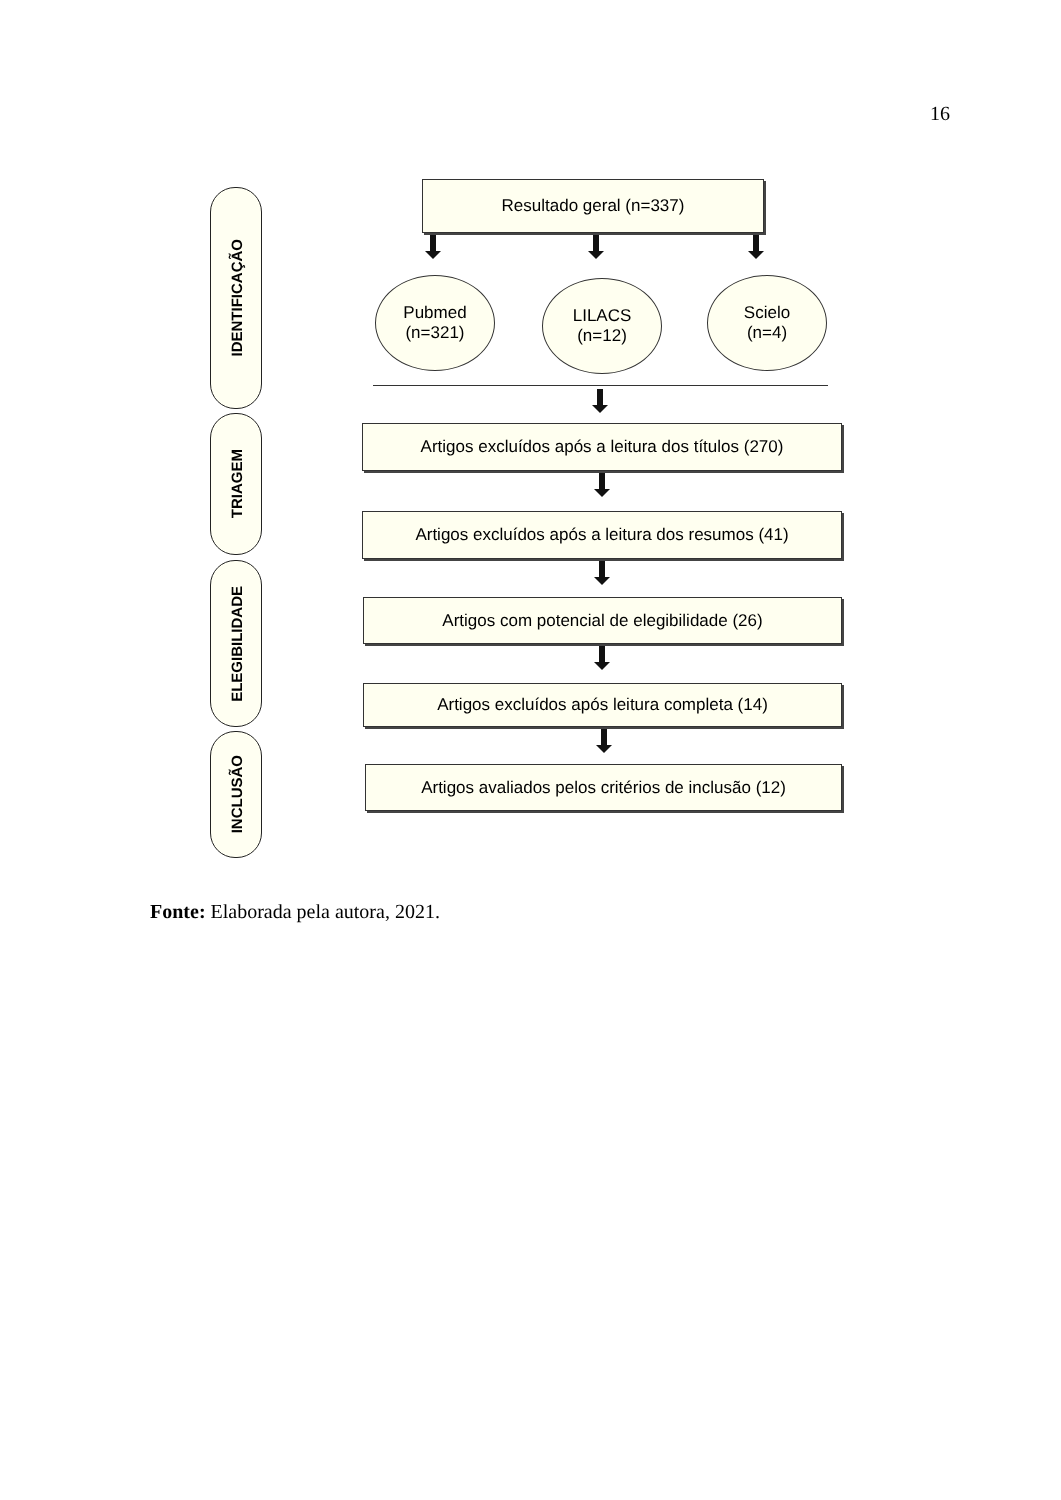16
IDENTIFICAÇÃO
TRIAGEM
ELEGIBILIDADE
INCLUSÃO
Resultado geral (n=337)
Pubmed
(n=321)
LILACS
(n=12)
Scielo
(n=4)
Artigos excluídos após a leitura dos títulos (270)
Artigos excluídos após a leitura dos resumos (41)
Artigos com potencial de elegibilidade (26)
Artigos excluídos após leitura completa (14)
Artigos avaliados pelos critérios de inclusão (12)
Fonte: Elaborada pela autora, 2021.